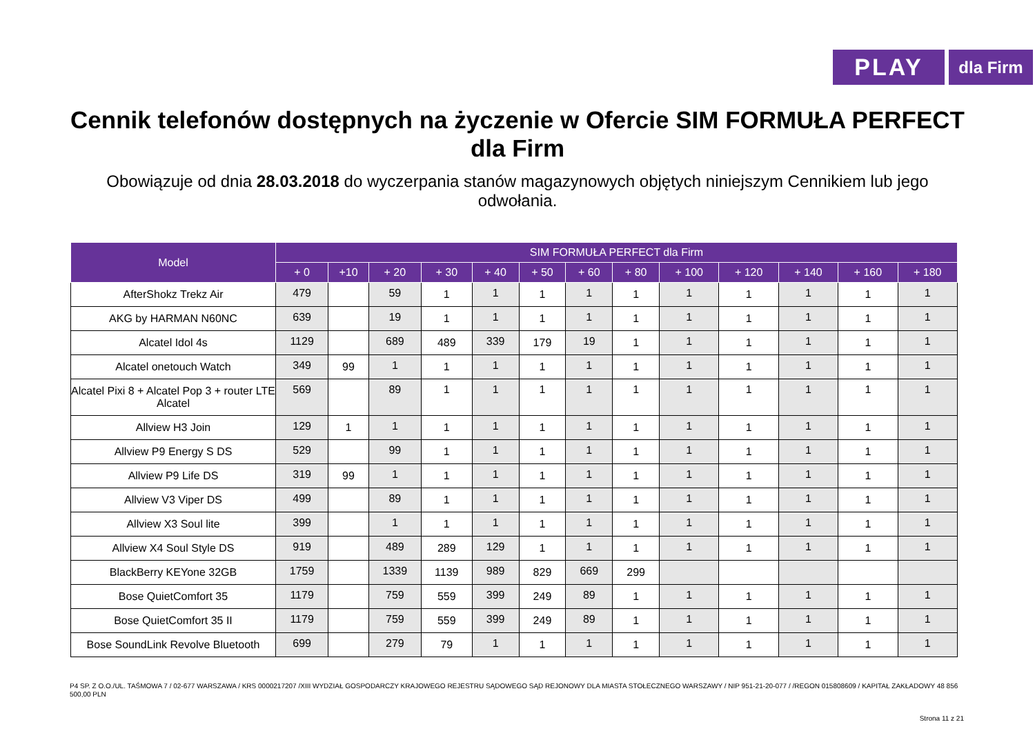PLAY
dla Firm
Cennik telefonów dostępnych na życzenie w Ofercie SIM FORMUŁA PERFECT dla Firm
Obowiązuje od dnia 28.03.2018 do wyczerpania stanów magazynowych objętych niniejszym Cennikiem lub jego odwołania.
| Model | SIM FORMUŁA PERFECT dla Firm | | | | | | | | | | | | |
| --- | --- | --- | --- | --- | --- | --- | --- | --- | --- | --- | --- | --- | --- |
| | + 0 | +10 | + 20 | + 30 | + 40 | + 50 | + 60 | + 80 | + 100 | + 120 | + 140 | + 160 | + 180 |
| AfterShokz Trekz Air | 479 | | 59 | 1 | 1 | 1 | 1 | 1 | 1 | 1 | 1 | 1 | 1 |
| AKG by HARMAN N60NC | 639 | | 19 | 1 | 1 | 1 | 1 | 1 | 1 | 1 | 1 | 1 | 1 |
| Alcatel Idol 4s | 1129 | | 689 | 489 | 339 | 179 | 19 | 1 | 1 | 1 | 1 | 1 | 1 |
| Alcatel onetouch Watch | 349 | 99 | 1 | 1 | 1 | 1 | 1 | 1 | 1 | 1 | 1 | 1 | 1 |
| Alcatel Pixi 8 + Alcatel Pop 3 + router LTE Alcatel | 569 | | 89 | 1 | 1 | 1 | 1 | 1 | 1 | 1 | 1 | 1 | 1 |
| Allview H3 Join | 129 | 1 | 1 | 1 | 1 | 1 | 1 | 1 | 1 | 1 | 1 | 1 | 1 |
| Allview P9 Energy S DS | 529 | | 99 | 1 | 1 | 1 | 1 | 1 | 1 | 1 | 1 | 1 | 1 |
| Allview P9 Life DS | 319 | 99 | 1 | 1 | 1 | 1 | 1 | 1 | 1 | 1 | 1 | 1 | 1 |
| Allview V3 Viper DS | 499 | | 89 | 1 | 1 | 1 | 1 | 1 | 1 | 1 | 1 | 1 | 1 |
| Allview X3 Soul lite | 399 | | 1 | 1 | 1 | 1 | 1 | 1 | 1 | 1 | 1 | 1 | 1 |
| Allview X4 Soul Style DS | 919 | | 489 | 289 | 129 | 1 | 1 | 1 | 1 | 1 | 1 | 1 | 1 |
| BlackBerry KEYone 32GB | 1759 | | 1339 | 1139 | 989 | 829 | 669 | 299 | | | | | |
| Bose QuietComfort 35 | 1179 | | 759 | 559 | 399 | 249 | 89 | 1 | 1 | 1 | 1 | 1 | 1 |
| Bose QuietComfort 35 II | 1179 | | 759 | 559 | 399 | 249 | 89 | 1 | 1 | 1 | 1 | 1 | 1 |
| Bose SoundLink Revolve Bluetooth | 699 | | 279 | 79 | 1 | 1 | 1 | 1 | 1 | 1 | 1 | 1 | 1 |
P4 SP. Z O.O./UL. TAŚMOWA 7 / 02-677 WARSZAWA / KRS 0000217207 /XIII WYDZIAŁ GOSPODARCZY KRAJOWEGO REJESTRU SĄDOWEGO SĄD REJONOWY DLA MIASTA STOŁECZNEGO WARSZAWY / NIP 951-21-20-077 / /REGON 015808609 / KAPITAŁ ZAKŁADOWY 48 856 500,00 PLN
Strona 11 z 21